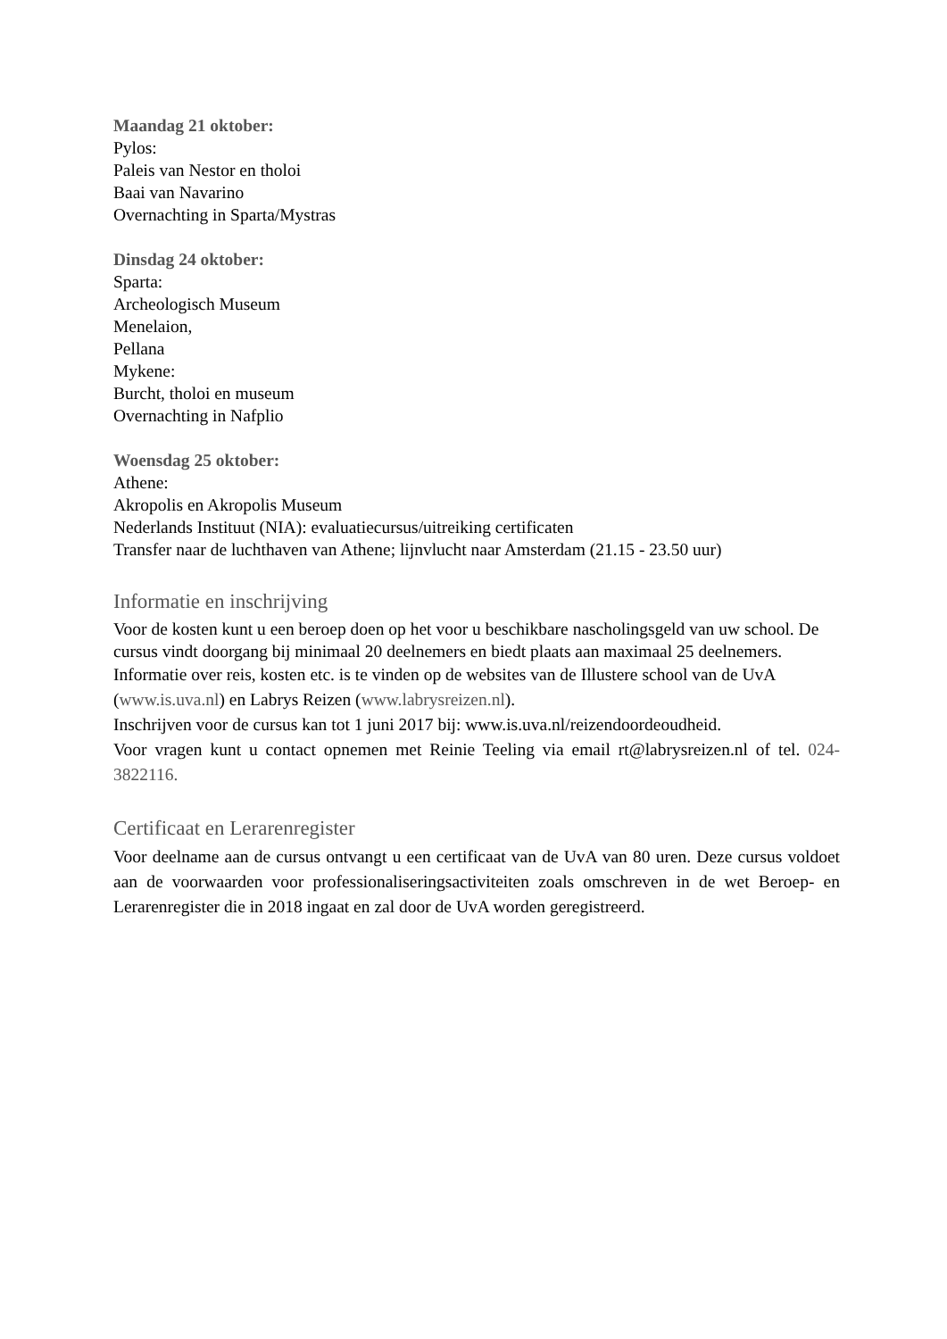Maandag 21 oktober:
Pylos:
Paleis van Nestor en tholoi
Baai van Navarino
Overnachting in Sparta/Mystras
Dinsdag 24 oktober:
Sparta:
Archeologisch Museum
Menelaion,
Pellana
Mykene:
Burcht, tholoi en museum
Overnachting in Nafplio
Woensdag 25 oktober:
Athene:
Akropolis en Akropolis Museum
Nederlands Instituut (NIA): evaluatiecursus/uitreiking certificaten
Transfer naar de luchthaven van Athene; lijnvlucht naar Amsterdam (21.15 - 23.50 uur)
Informatie en inschrijving
Voor de kosten kunt u een beroep doen op het voor u beschikbare nascholingsgeld van uw school. De cursus vindt doorgang bij minimaal 20 deelnemers en biedt plaats aan maximaal 25 deelnemers.
Informatie over reis, kosten etc. is te vinden op de websites van de Illustere school van de UvA (www.is.uva.nl) en Labrys Reizen (www.labrysreizen.nl).
Inschrijven voor de cursus kan tot 1 juni 2017 bij: www.is.uva.nl/reizendoordeoudheid.
Voor vragen kunt u contact opnemen met Reinie Teeling via email rt@labrysreizen.nl of tel. 024-3822116.
Certificaat en Lerarenregister
Voor deelname aan de cursus ontvangt u een certificaat van de UvA van 80 uren. Deze cursus voldoet aan de voorwaarden voor professionaliseringsactiviteiten zoals omschreven in de wet Beroep- en Lerarenregister die in 2018 ingaat en zal door de UvA worden geregistreerd.